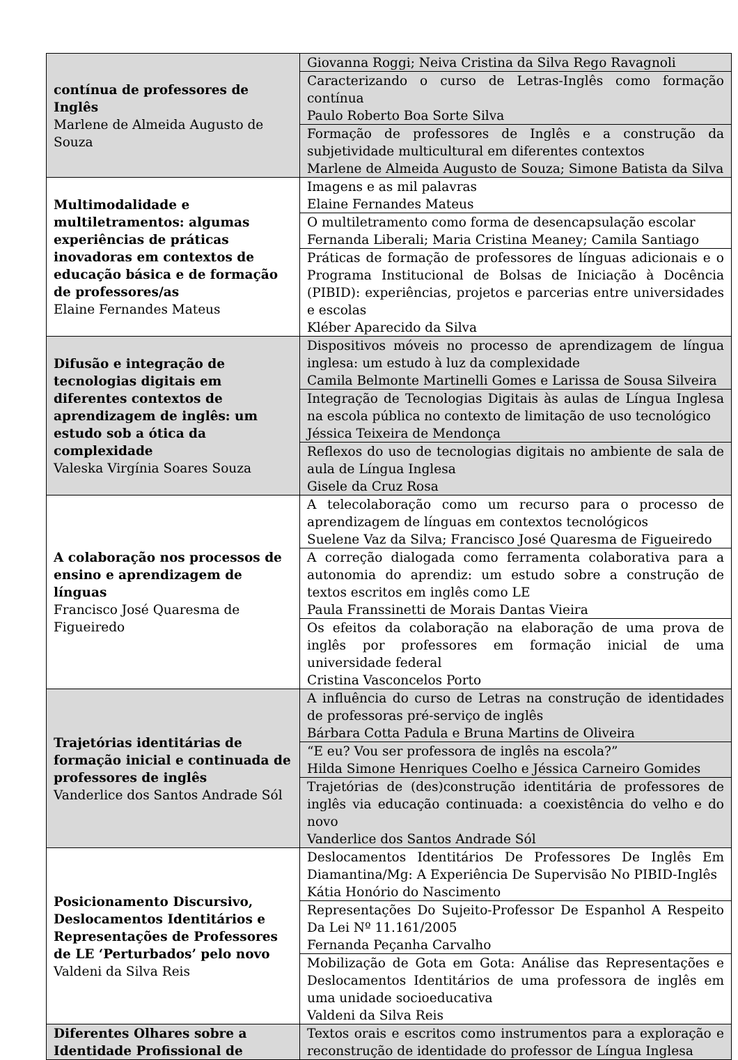| contínua de professores de Inglês Marlene de Almeida Augusto de Souza | Giovanna Roggi; Neiva Cristina da Silva Rego Ravagnoli |
| | Caracterizando o curso de Letras-Inglês como formação contínua Paulo Roberto Boa Sorte Silva |
| | Formação de professores de Inglês e a construção da subjetividade multicultural em diferentes contextos Marlene de Almeida Augusto de Souza; Simone Batista da Silva |
| Multimodalidade e multiletramentos: algumas experiências de práticas inovadoras em contextos de educação básica e de formação de professores/as Elaine Fernandes Mateus | Imagens e as mil palavras Elaine Fernandes Mateus |
| | O multiletramento como forma de desencapsulação escolar Fernanda Liberali; Maria Cristina Meaney; Camila Santiago |
| | Práticas de formação de professores de línguas adicionais e o Programa Institucional de Bolsas de Iniciação à Docência (PIBID): experiências, projetos e parcerias entre universidades e escolas Kléber Aparecido da Silva |
| Difusão e integração de tecnologias digitais em diferentes contextos de aprendizagem de inglês: um estudo sob a ótica da complexidade Valeska Virgínia Soares Souza | Dispositivos móveis no processo de aprendizagem de língua inglesa: um estudo à luz da complexidade Camila Belmonte Martinelli Gomes e Larissa de Sousa Silveira |
| | Integração de Tecnologias Digitais às aulas de Língua Inglesa na escola pública no contexto de limitação de uso tecnológico Jéssica Teixeira de Mendonça |
| | Reflexos do uso de tecnologias digitais no ambiente de sala de aula de Língua Inglesa Gisele da Cruz Rosa |
| A colaboração nos processos de ensino e aprendizagem de línguas Francisco José Quaresma de Figueiredo | A telecolaboração como um recurso para o processo de aprendizagem de línguas em contextos tecnológicos Suelene Vaz da Silva; Francisco José Quaresma de Figueiredo |
| | A correção dialogada como ferramenta colaborativa para a autonomia do aprendiz: um estudo sobre a construção de textos escritos em inglês como LE Paula Franssinetti de Morais Dantas Vieira |
| | Os efeitos da colaboração na elaboração de uma prova de inglês por professores em formação inicial de uma universidade federal Cristina Vasconcelos Porto |
| Trajetórias identitárias de formação inicial e continuada de professores de inglês Vanderlice dos Santos Andrade Sól | A influência do curso de Letras na construção de identidades de professoras pré-serviço de inglês Bárbara Cotta Padula e Bruna Martins de Oliveira |
| | “E eu? Vou ser professora de inglês na escola?” Hilda Simone Henriques Coelho e Jéssica Carneiro Gomides |
| | Trajetórias de (des)construção identitária de professores de inglês via educação continuada: a coexistência do velho e do novo Vanderlice dos Santos Andrade Sól |
| Posicionamento Discursivo, Deslocamentos Identitários e Representações de Professores de LE ‘Perturbados’ pelo novo Valdeni da Silva Reis | Deslocamentos Identitários De Professores De Inglês Em Diamantina/Mg: A Experiência De Supervisão No PIBID-Inglês Kátia Honório do Nascimento |
| | Representações Do Sujeito-Professor De Espanhol A Respeito Da Lei Nº 11.161/2005 Fernanda Peçanha Carvalho |
| | Mobilização de Gota em Gota: Análise das Representações e Deslocamentos Identitários de uma professora de inglês em uma unidade socioeducativa Valdeni da Silva Reis |
| Diferentes Olhares sobre a Identidade Profissional de | Textos orais e escritos como instrumentos para a exploração e reconstrução de identidade do professor de Língua Inglesa |